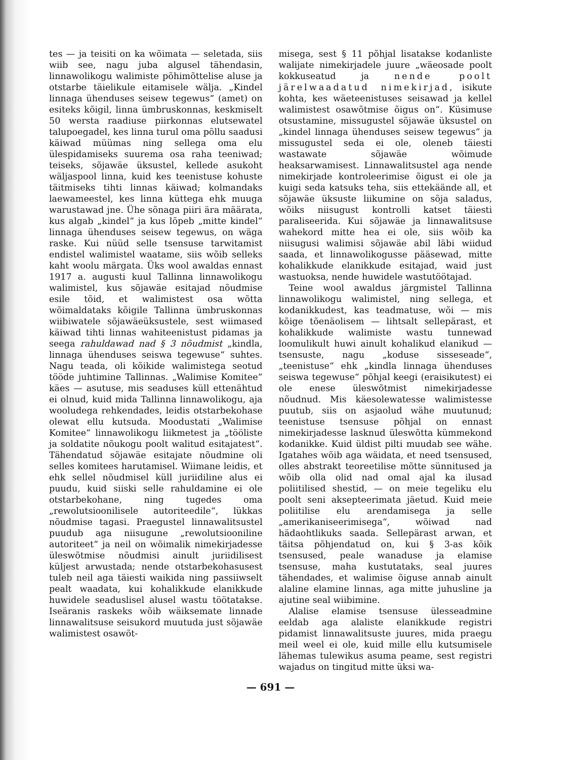tes — ja teisiti on ka wõimata — seletada, siis wiib see, nagu juba algusel tähendasin, linnawolikogu walimiste põhimõttelise aluse ja otstarbe täielikule eitamisele wälja. „Kindel linnaga ühenduses seisew tegewus“ (amet) on esiteks kõigil, linna ümbruskonnas, keskmiselt 50 wersta raadiuse piirkonnas elutsewatel talupoegadel, kes linna turul oma põllu saadusi käiwad müümas ning sellega oma elu ülespidamiseks suurema osa raha teeniwad; teiseks, sõjawäe üksustel, kellede asukoht wäljaspool linna, kuid kes teenistuse kohuste täitmiseks tihti linnas käiwad; kolmandaks laewameestel, kes linna küttega ehk muuga warustawad jne. Ühe sõnaga piiri ära määrata, kus algab „kindel“ ja kus lõpeb „mitte kindel“ linnaga ühenduses seisew tegewus, on wäga raske. Kui nüüd selle tsensuse tarwitamist endistel walimistel waatame, siis wõib selleks kaht woolu märgata. Üks wool awaldas ennast 1917 a. augusti kuul Tallinna linnawolikogu walimistel, kus sõjawäe esitajad nõudmise esile tõid, et walimistest osa wõtta wõimaldataks kõigile Tallinna ümbruskonnas wiibiwatele sõjawäeüksustele, sest wiimased käiwad tihti linnas wahiteenistust pidamas ja seega rahuldawad nad § 3 nõudmist „kindla, linnaga ühenduses seiswa tegewuse“ suhtes. Nagu teada, oli kõikide walimistega seotud tööde juhtimine Tallinnas. „Walimise Komitee“ käes — asutuse, mis seaduses küll ettenähtud ei olnud, kuid mida Tallinna linnawolikogu, aja wooludega rehkendades, leidis otstarbekohase olewat ellu kutsuda. Moodustati „Walimise Komitee“ linnawolikogu liikmetest ja „tööliste ja soldatite nõukogu poolt walitud esitajatest“. Tähendatud sõjawäe esitajate nõudmine oli selles komitees harutamisel. Wiimane leidis, et ehk sellel nõudmisel küll juriidiline alus ei puudu, kuid siiski selle rahuldamine ei ole otstarbekohane, ning tugedes oma „rewolutsioonilisele autoriteedile“, lükkas nõudmise tagasi. Praegustel linnawalitsustel puudub aga niisugune „rewolutsiooniline autoriteet“ ja neil on wõimalik nimekirjadesse üleswõtmise nõudmisi ainult juriidilisest küljest arwustada; nende otstarbekohasusest tuleb neil aga täiesti waikida ning passiiwselt pealt waadata, kui kohalikkude elanikkude huwidele seaduslisel alusel wastu töötatakse. Iseäranis raskeks wõib wäiksemate linnade linnawalitsuse seisukord muutuda just sõjawäe walimistest osawõt-
misega, sest § 11 põhjal lisatakse kodanliste walijate nimekirjadele juure „wäeosade poolt kokkuseatud ja nende poolt järelwaadatud nimekirjad, isikute kohta, kes wäeteenistuses seisawad ja kellel walimistest osawõtmise õigus on“. Küsimuse otsustamine, missugustel sõjawäe üksustel on „kindel linnaga ühenduses seisew tegewus“ ja missugustel seda ei ole, oleneb täiesti wastawate sõjawäe wõimude heaksarwamisest. Linnawalitsustel aga nende nimekirjade kontroleerimise õigust ei ole ja kuigi seda katsuks teha, siis ettekäände all, et sõjawäe üksuste liikumine on sõja saladus, wõiks niisugust kontrolli katset täiesti paraliseerida. Kui sõjawäe ja linnawalitsuse wahekord mitte hea ei ole, siis wõib ka niisugusi walimisi sõjawäe abil läbi wiidud saada, et linnawolikogusse pääsewad, mitte kohalikkude elanikkude esitajad, waid just wastuoksa, nende huwidele wastutöötajad.
Teine wool awaldus järgmistel Tallinna linnawolikogu walimistel, ning sellega, et kodanikkudest, kas teadmatuse, wõi — mis kõige tõenäolisem — lihtsalt sellepärast, et kohalikkude walimiste wastu tunnewad loomulikult huwi ainult kohalikud elanikud — tsensuste, nagu „koduse sisseseade“, „teenistuse“ ehk „kindla linnaga ühenduses seiswa tegewuse“ põhjal keegi (eraisikutest) ei ole enese üleswõtmist nimekirjadesse nõudnud. Mis käesolewatesse walimistesse puutub, siis on asjaolud wähe muutunud; teenistuse tsensuse põhjal on ennast nimekirjadesse lasknud üleswõtta kümmekond kodanikke. Kuid üldist pilti muudab see wähe. Igatahes wõib aga wäidata, et need tsensused, olles abstrakt teoreetilise mõtte sünnitused ja wõib olla olid nad omal ajal ka ilusad poliitilised shestid, — on meie tegeliku elu poolt seni aksepteerimata jäetud. Kuid meie poliitilise elu arendamisega ja selle „amerikaniseerimisega“, wõiwad nad hädaohtlikuks saada. Sellepärast arwan, et täitsa põhjendatud on, kui § 3-as kõik tsensused, peale wanaduse ja elamise tsensuse, maha kustutataks, seal juures tähendades, et walimise õiguse annab ainult alaline elamine linnas, aga mitte juhusline ja ajutine seal wiibimine.
Alalise elamise tsensuse ülesseadmine eeldab aga alaliste elanikkude registri pidamist linnawalitsuste juures, mida praegu meil weel ei ole, kuid mille ellu kutsumisele lähemas tulewikus asuma peame, sest registri wajadus on tingitud mitte üksi wa-
— 691 —